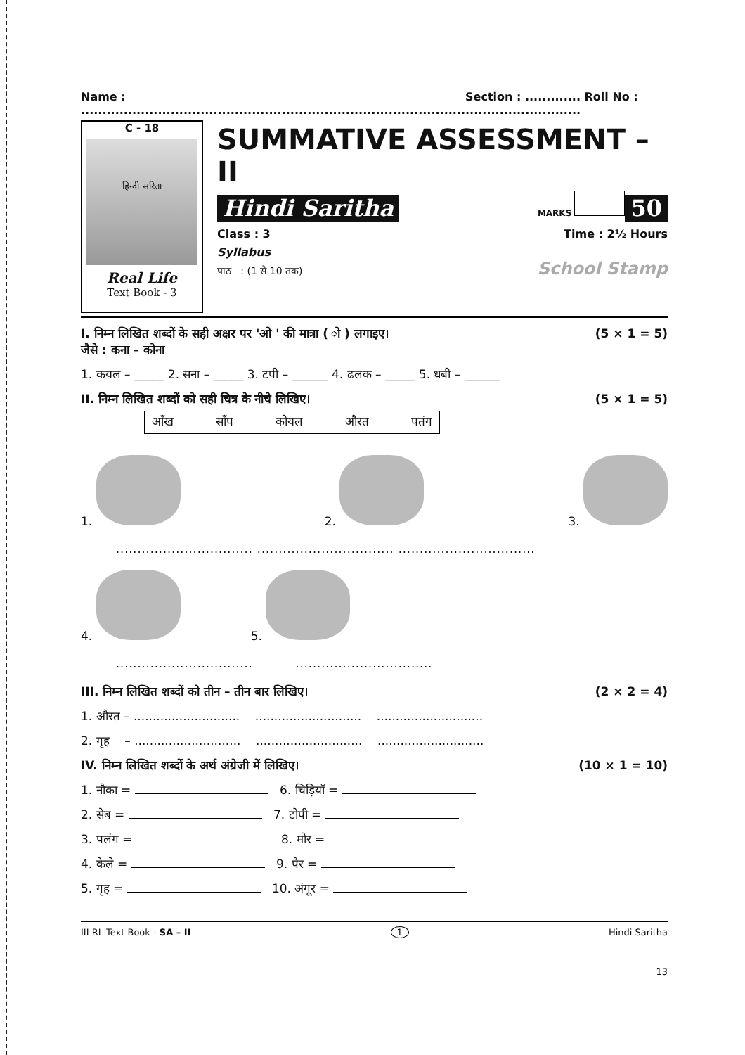Name : .......................................................................................... Section : ............. Roll No : ...........................
C - 18
हिन्दी सरिता
Real Life
Text Book - 3
SUMMATIVE ASSESSMENT – II
Hindi Saritha MARKS 50
Class : 3 Time : 2½ Hours
Syllabus
पाठ : (1 से 10 तक) School Stamp
I. निम्न लिखित शब्दों के सही अक्षर पर 'ओ ' की मात्रा ( ो ) लगाइए।
जैसे : कना – कोना (5 × 1 = 5)
1. कयल – _____ 2. सना – _____ 3. टपी – ______ 4. ढलक – _____ 5. धबी – ______
II. निम्न लिखित शब्दों को सही चित्र के नीचे लिखिए। (5 × 1 = 5)
आँख साँप कोयल औरत पतंग
1. 2. 3.
................................ ................................ ................................
4. 5.
................................ ................................
III. निम्न लिखित शब्दों को तीन – तीन बार लिखिए। (2 × 2 = 4)
1. औरत – ............................ ............................ ............................
2. गृह – ............................ ............................ ............................
IV. निम्न लिखित शब्दों के अर्थ अंग्रेजी में लिखिए। (10 × 1 = 10)
1. नौका = 6. चिड़ियाँ =
2. सेब = 7. टोपी =
3. पलंग = 8. मोर =
4. केले = 9. पैर =
5. गृह = 10. अंगूर =
III RL Text Book - SA – II 1 Hindi Saritha
13